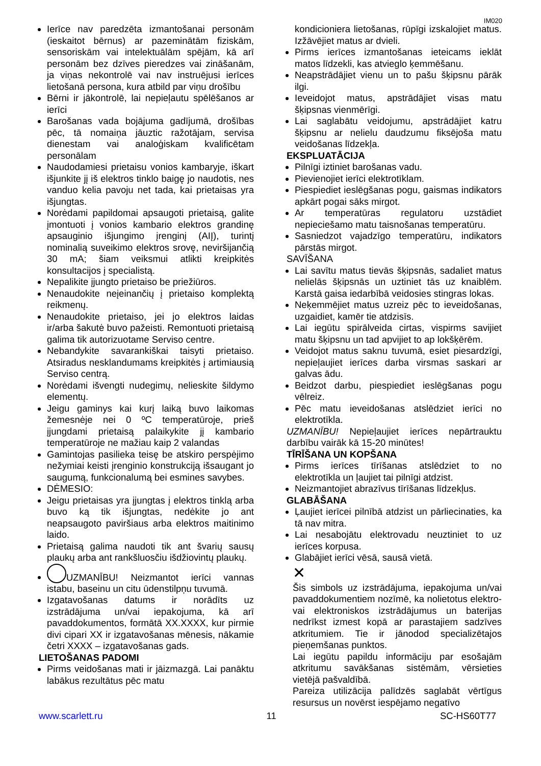IM020
Ierīce nav paredzēta izmantošanai personām (ieskaitot bērnus) ar pazeminātām fiziskām, sensoriskām vai intelektuālām spējām, kā arī personām bez dzīves pieredzes vai zināšanām, ja viņas nekontrolē vai nav instruējusi ierīces lietošanā persona, kura atbild par viņu drošību
Bērni ir jākontrolē, lai nepieļautu spēlēšanos ar ierīci
Barošanas vada bojājuma gadījumā, drošības pēc, tā nomaiņa jāuztic ražotājam, servisa dienestam vai analoģiskam kvalificētam personālam
Naudodamiesi prietaisu vonios kambaryje, iškart išjunkite jį iš elektros tinklo baigę jo naudotis, nes vanduo kelia pavoju net tada, kai prietaisas yra išjungtas.
Norėdami papildomai apsaugoti prietaisą, galite įmontuoti į vonios kambario elektros grandinę apsauginio išjungimo įrenginį (AIĮ), turintį nominalią suveikimo elektros srovę, neviršijančią 30 mA; šiam veiksmui atlikti kreipkitės konsultacijos į specialistą.
Nepalikite įjungto prietaiso be priežiūros.
Nenaudokite neįeinančių į prietaiso komplektą reikmenų.
Nenaudokite prietaiso, jei jo elektros laidas ir/arba šakutė buvo pažeisti. Remontuoti prietaisą galima tik autorizuotame Serviso centre.
Nebandykite savarankiškai taisyti prietaiso. Atsiradus nesklandumams kreipkitės į artimiausią Serviso centrą.
Norėdami išvengti nudegimų, nelieskite šildymo elementų.
Jeigu gaminys kai kurį laiką buvo laikomas žemesnėje nei 0 ºC temperatūroje, prieš įjungdami prietaisą palaikykite jį kambario temperatūroje ne mažiau kaip 2 valandas
Gamintojas pasilieka teisę be atskiro perspėjimo nežymiai keisti įrenginio konstrukciją išsaugant jo saugumą, funkcionalumą bei esmines savybes.
DĖMESIO:
Jeigu prietaisas yra įjungtas į elektros tinklą arba buvo ką tik išjungtas, nedėkite jo ant neapsaugoto paviršiaus arba elektros maitinimo laido.
Prietaisą galima naudoti tik ant švarių sausų plaukų arba ant rankšluosčiu išdžiovintų plaukų.
UZMANĪBU! Neizmantot ierīci vannas istabu, baseinu un citu ūdenstilpņu tuvumā.
Izgatavošanas datums ir norādīts uz izstrādājuma un/vai iepakojuma, kā arī pavaddokumentos, formātā XX.XXXX, kur pirmie divi cipari XX ir izgatavošanas mēnesis, nākamie četri XXXX – izgatavošanas gads.
LIETOŠANAS PADOMI
Pirms veidošanas mati ir jāizmazgā. Lai panāktu labākus rezultātus pēc matu
kondicioniera lietošanas, rūpīgi izskalojiet matus. Izžāvējiet matus ar dvieli.
Pirms ierīces izmantošanas ieteicams ieklāt matos līdzekli, kas atvieglo ķemmēšanu.
Neapstrādājiet vienu un to pašu šķipsnu pārāk ilgi.
Ieveidojot matus, apstrādājiet visas matu šķipsnas vienmērīgi.
Lai saglabātu veidojumu, apstrādājiet katru šķipsnu ar nelielu daudzumu fiksējoša matu veidošanas līdzekļa.
EKSPLUATĀCIJA
Pilnīgi iztiniet barošanas vadu.
Pievienojiet ierīci elektrotīklam.
Piespiediet ieslēgšanas pogu, gaismas indikators apkārt pogai sāks mirgot.
Ar temperatūras regulatoru uzstādiet nepieciešamo matu taisnošanas temperatūru.
Sasniedzot vajadzīgo temperatūru, indikators pārstās mirgot.
SAVĪŠANA
Lai savītu matus tievās šķipsnās, sadaliet matus nelielās šķipsnās un uztiniet tās uz knaiblēm. Karstā gaisa iedarbībā veidosies stingras lokas.
Neķemmējiet matus uzreiz pēc to ieveidošanas, uzgaidiet, kamēr tie atdzisīs.
Lai iegūtu spirālveida cirtas, vispirms savijiet matu šķipsnu un tad apvijiet to ap lokšķērēm.
Veidojot matus saknu tuvumā, esiet piesardzīgi, nepieļaujiet ierīces darba virsmas saskari ar galvas ādu.
Beidzot darbu, piespiediet ieslēgšanas pogu vēlreiz.
Pēc matu ieveidošanas atslēdziet ierīci no elektrotīkla.
UZMANĪBU! Nepieļaujiet ierīces nepārtrauktu darbību vairāk kā 15-20 minūtes!
TĪRĪŠANA UN KOPŠANA
Pirms ierīces tīrīšanas atslēdziet to no elektrotīkla un ļaujiet tai pilnīgi atdzist.
Neizmantojiet abrazīvus tīrīšanas līdzekļus.
GLABĀŠANA
Ļaujiet ierīcei pilnībā atdzist un pārliecinaties, ka tā nav mitra.
Lai nesabojātu elektrovadu neuztiniet to uz ierīces korpusa.
Glabājiet ierīci vēsā, sausā vietā.
✕
Šis simbols uz izstrādājuma, iepakojuma un/vai pavaddokumentiem nozīmē, ka nolietotus elektro- vai elektroniskos izstrādājumus un baterijas nedrīkst izmest kopā ar parastajiem sadzīves atkritumiem. Tie ir jānodod specializētajos pieņemšanas punktos.
Lai iegūtu papildu informāciju par esošajām atkritumu savākšanas sistēmām, vērsieties vietējā pašvaldībā.
Pareiza utilizācija palīdzēs saglabāt vērtīgus resursus un novērst iespējamo negatīvo
www.scarlett.ru 11 SC-HS60T77